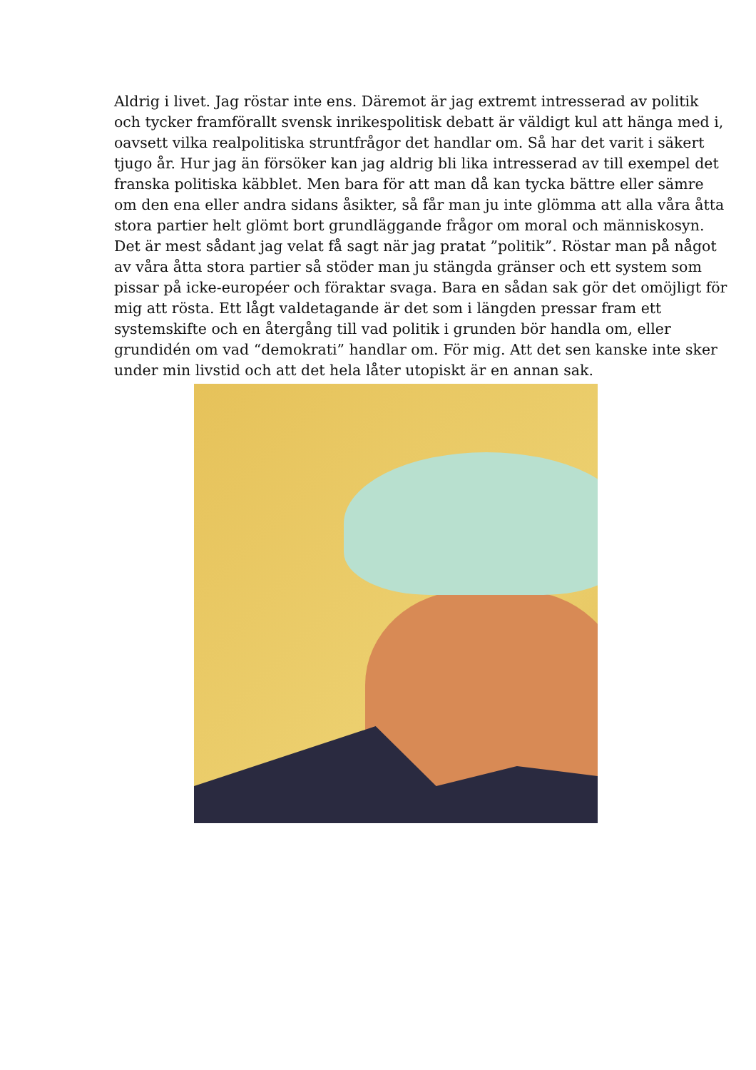Aldrig i livet. Jag röstar inte ens. Däremot är jag extremt intresserad av politik och tycker framförallt svensk inrikespolitisk debatt är väldigt kul att hänga med i, oavsett vilka realpolitiska struntfrågor det handlar om. Så har det varit i säkert tjugo år. Hur jag än försöker kan jag aldrig bli lika intresserad av till exempel det franska politiska käbblet. Men bara för att man då kan tycka bättre eller sämre om den ena eller andra sidans åsikter, så får man ju inte glömma att alla våra åtta stora partier helt glömt bort grundläggande frågor om moral och människosyn. Det är mest sådant jag velat få sagt när jag pratat ”politik”. Röstar man på något av våra åtta stora partier så stöder man ju stängda gränser och ett system som pissar på icke-européer och föraktar svaga. Bara en sådan sak gör det omöjligt för mig att rösta. Ett lågt valdetagande är det som i längden pressar fram ett systemskifte och en återgång till vad politik i grunden bör handla om, eller grundidén om vad “demokrati” handlar om. För mig. Att det sen kanske inte sker under min livstid och att det hela låter utopiskt är en annan sak.